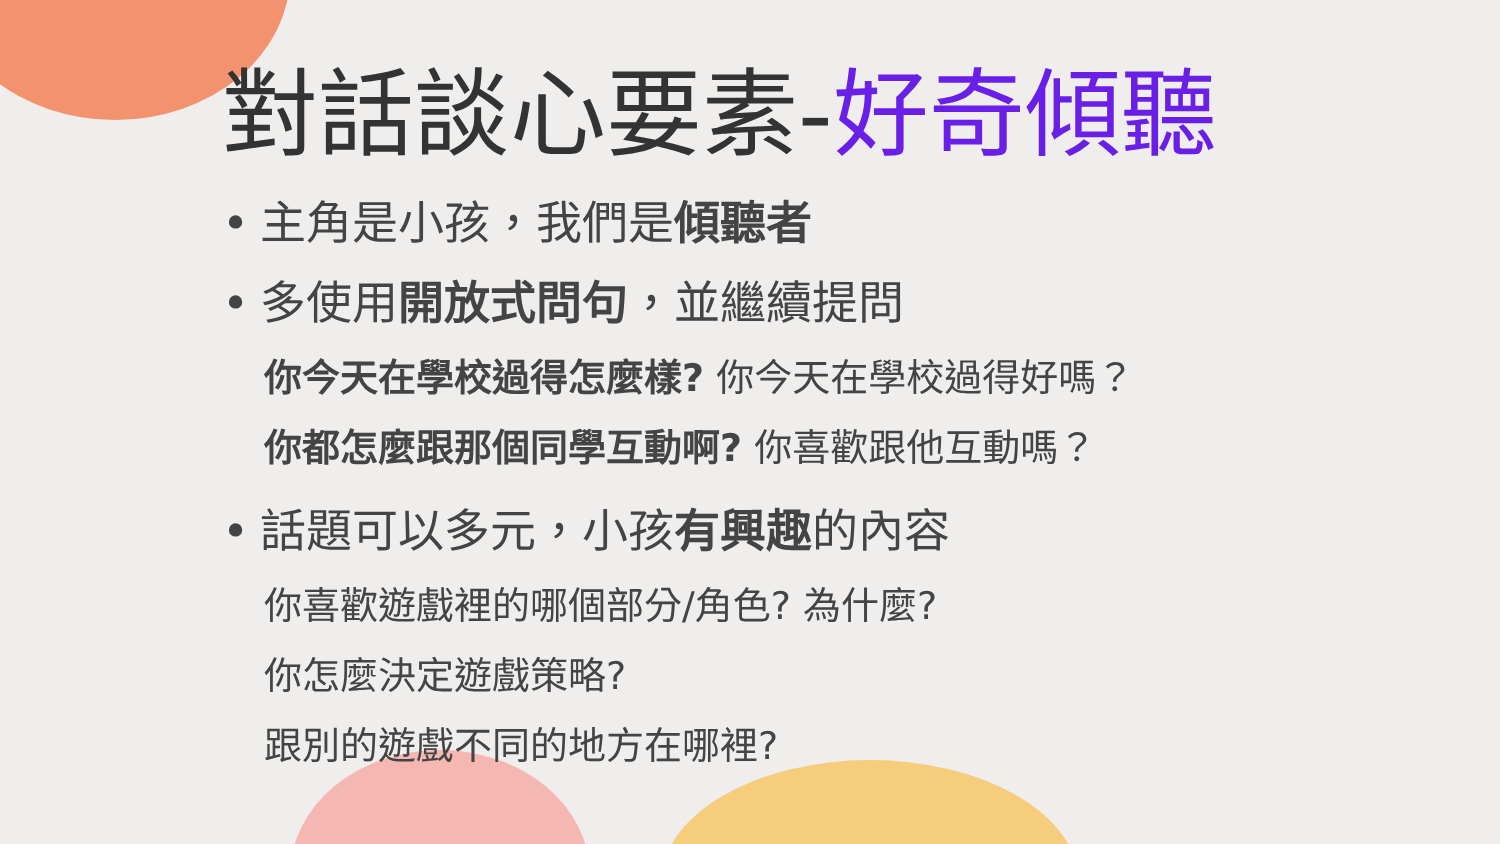對話談心要素-好奇傾聽
• 主角是小孩，我們是傾聽者
• 多使用開放式問句，並繼續提問
你今天在學校過得怎麼樣? 你今天在學校過得好嗎？
你都怎麼跟那個同學互動啊? 你喜歡跟他互動嗎？
• 話題可以多元，小孩有興趣的內容
你喜歡遊戲裡的哪個部分/角色? 為什麼?
你怎麼決定遊戲策略?
跟別的遊戲不同的地方在哪裡?